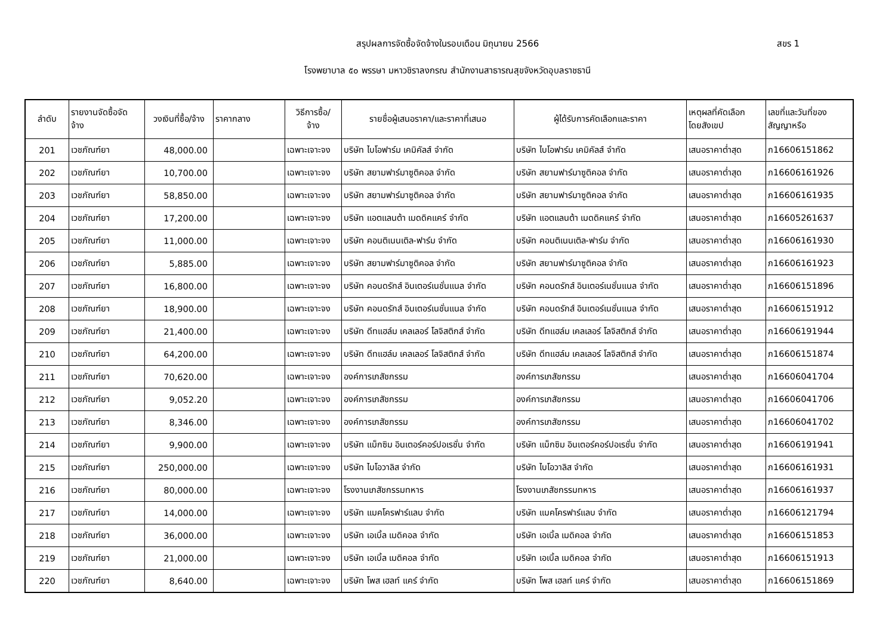สรุปผลการจัดซื้อจัดจ้างในรอบเดือน มิถุนายน 2566
สขร 1
โรงพยาบาล ๕๐ พรรษา มหาวชิราลงกรณ สำนักงานสาธารณสุขจังหวัดอุบลราชธานี
| ลำดับ | รายงานจัดซื้อจัด จ้าง | วงเงินที่ซื้อ/จ้าง | ราคากลาง | วิธีการซื้อ/ จ้าง | รายชื่อผู้เสนอราคา/และราคาที่เสนอ | ผู้ได้รับการคัดเลือกและราคา | เหตุผลที่คัดเลือก โดยสังเขป | เลขที่และวันที่ของ สัญญาหรือ |
| --- | --- | --- | --- | --- | --- | --- | --- | --- |
| 201 | เวชภัณฑ์ยา | 48,000.00 | | เฉพาะเจาะจง | บริษัท ไบโอฟาร์ม เคมิคัลส์ จำกัด | บริษัท ไบโอฟาร์ม เคมิคัลส์ จำกัด | เสนอราคาต่ำสุด | ภ16606151862 |
| 202 | เวชภัณฑ์ยา | 10,700.00 | | เฉพาะเจาะจง | บริษัท สยามฟาร์มาซูติคอล จำกัด | บริษัท สยามฟาร์มาซูติคอล จำกัด | เสนอราคาต่ำสุด | ภ16606161926 |
| 203 | เวชภัณฑ์ยา | 58,850.00 | | เฉพาะเจาะจง | บริษัท สยามฟาร์มาซูติคอล จำกัด | บริษัท สยามฟาร์มาซูติคอล จำกัด | เสนอราคาต่ำสุด | ภ16606161935 |
| 204 | เวชภัณฑ์ยา | 17,200.00 | | เฉพาะเจาะจง | บริษัท แอตแลนต้า เมดดิคแคร์ จำกัด | บริษัท แอตแลนต้า เมดดิคแคร์ จำกัด | เสนอราคาต่ำสุด | ภ16605261637 |
| 205 | เวชภัณฑ์ยา | 11,000.00 | | เฉพาะเจาะจง | บริษัท คอนติเนนเติล-ฟาร์ม จำกัด | บริษัท คอนติเนนเติล-ฟาร์ม จำกัด | เสนอราคาต่ำสุด | ภ16606161930 |
| 206 | เวชภัณฑ์ยา | 5,885.00 | | เฉพาะเจาะจง | บริษัท สยามฟาร์มาซูติคอล จำกัด | บริษัท สยามฟาร์มาซูติคอล จำกัด | เสนอราคาต่ำสุด | ภ16606161923 |
| 207 | เวชภัณฑ์ยา | 16,800.00 | | เฉพาะเจาะจง | บริษัท คอนดรักส์ อินเตอร์เนชั่นแนล จำกัด | บริษัท คอนดรักส์ อินเตอร์เนชั่นแนล จำกัด | เสนอราคาต่ำสุด | ภ16606151896 |
| 208 | เวชภัณฑ์ยา | 18,900.00 | | เฉพาะเจาะจง | บริษัท คอนดรักส์ อินเตอร์เนชั่นแนล จำกัด | บริษัท คอนดรักส์ อินเตอร์เนชั่นแนล จำกัด | เสนอราคาต่ำสุด | ภ16606151912 |
| 209 | เวชภัณฑ์ยา | 21,400.00 | | เฉพาะเจาะจง | บริษัท ดีทแฮล์ม เคลเลอร์ โลจิสติกส์ จำกัด | บริษัท ดีทแฮล์ม เคลเลอร์ โลจิสติกส์ จำกัด | เสนอราคาต่ำสุด | ภ16606191944 |
| 210 | เวชภัณฑ์ยา | 64,200.00 | | เฉพาะเจาะจง | บริษัท ดีทแฮล์ม เคลเลอร์ โลจิสติกส์ จำกัด | บริษัท ดีทแฮล์ม เคลเลอร์ โลจิสติกส์ จำกัด | เสนอราคาต่ำสุด | ภ16606151874 |
| 211 | เวชภัณฑ์ยา | 70,620.00 | | เฉพาะเจาะจง | องค์การเภสัชกรรม | องค์การเภสัชกรรม | เสนอราคาต่ำสุด | ภ16606041704 |
| 212 | เวชภัณฑ์ยา | 9,052.20 | | เฉพาะเจาะจง | องค์การเภสัชกรรม | องค์การเภสัชกรรม | เสนอราคาต่ำสุด | ภ16606041706 |
| 213 | เวชภัณฑ์ยา | 8,346.00 | | เฉพาะเจาะจง | องค์การเภสัชกรรม | องค์การเภสัชกรรม | เสนอราคาต่ำสุด | ภ16606041702 |
| 214 | เวชภัณฑ์ยา | 9,900.00 | | เฉพาะเจาะจง | บริษัท แม็กซิม อินเตอร์คอร์ปอเรชั่น จำกัด | บริษัท แม็กซิม อินเตอร์คอร์ปอเรชั่น จำกัด | เสนอราคาต่ำสุด | ภ16606191941 |
| 215 | เวชภัณฑ์ยา | 250,000.00 | | เฉพาะเจาะจง | บริษัท ไบโอวาลิส จำกัด | บริษัท ไบโอวาลิส จำกัด | เสนอราคาต่ำสุด | ภ16606161931 |
| 216 | เวชภัณฑ์ยา | 80,000.00 | | เฉพาะเจาะจง | โรงงานเภสัชกรรมทหาร | โรงงานเภสัชกรรมทหาร | เสนอราคาต่ำสุด | ภ16606161937 |
| 217 | เวชภัณฑ์ยา | 14,000.00 | | เฉพาะเจาะจง | บริษัท แมคโครฟาร์แลบ จำกัด | บริษัท แมคโครฟาร์แลบ จำกัด | เสนอราคาต่ำสุด | ภ16606121794 |
| 218 | เวชภัณฑ์ยา | 36,000.00 | | เฉพาะเจาะจง | บริษัท เอเบิ้ล เมดิคอล จำกัด | บริษัท เอเบิ้ล เมดิคอล จำกัด | เสนอราคาต่ำสุด | ภ16606151853 |
| 219 | เวชภัณฑ์ยา | 21,000.00 | | เฉพาะเจาะจง | บริษัท เอเบิ้ล เมดิคอล จำกัด | บริษัท เอเบิ้ล เมดิคอล จำกัด | เสนอราคาต่ำสุด | ภ16606151913 |
| 220 | เวชภัณฑ์ยา | 8,640.00 | | เฉพาะเจาะจง | บริษัท โพส เฮลท์ แคร์ จำกัด | บริษัท โพส เฮลท์ แคร์ จำกัด | เสนอราคาต่ำสุด | ภ16606151869 |